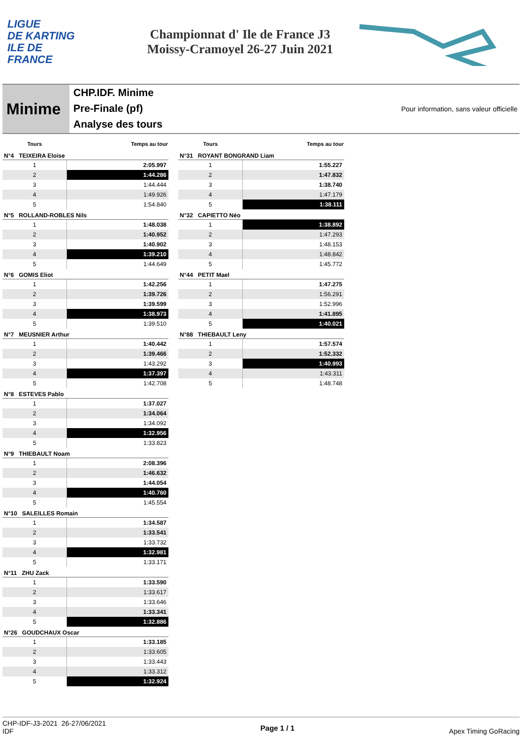LIGUE
DE KARTING
ILE DE
FRANCE
Championnat d' Ile de France J3
Moissy-Cramoyel 26-27 Juin 2021
Minime
CHP.IDF. Minime
Pre-Finale (pf)
Analyse des tours
Pour information, sans valeur officielle
| Tours | Temps au tour |
| --- | --- |
| N°4 TEIXEIRA Eloise | |
| 1 | 2:05.997 |
| 2 | 1:44.286 |
| 3 | 1:44.444 |
| 4 | 1:49.926 |
| 5 | 1:54.840 |
| N°5 ROLLAND-ROBLES Nils | |
| 1 | 1:48.038 |
| 2 | 1:40.952 |
| 3 | 1:40.902 |
| 4 | 1:39.210 |
| 5 | 1:44.649 |
| N°6 GOMIS Eliot | |
| 1 | 1:42.256 |
| 2 | 1:39.726 |
| 3 | 1:39.599 |
| 4 | 1:38.973 |
| 5 | 1:39.510 |
| N°7 MEUSNIER Arthur | |
| 1 | 1:40.442 |
| 2 | 1:39.466 |
| 3 | 1:43.292 |
| 4 | 1:37.397 |
| 5 | 1:42.708 |
| N°8 ESTEVES Pablo | |
| 1 | 1:37.027 |
| 2 | 1:34.064 |
| 3 | 1:34.092 |
| 4 | 1:32.956 |
| 5 | 1:33.823 |
| N°9 THIEBAULT Noam | |
| 1 | 2:08.396 |
| 2 | 1:46.632 |
| 3 | 1:44.054 |
| 4 | 1:40.760 |
| 5 | 1:45.554 |
| N°10 SALEILLES Romain | |
| 1 | 1:34.587 |
| 2 | 1:33.541 |
| 3 | 1:33.732 |
| 4 | 1:32.981 |
| 5 | 1:33.171 |
| N°11 ZHU Zack | |
| 1 | 1:33.590 |
| 2 | 1:33.617 |
| 3 | 1:33.646 |
| 4 | 1:33.341 |
| 5 | 1:32.886 |
| N°26 GOUDCHAUX Oscar | |
| 1 | 1:33.185 |
| 2 | 1:33.605 |
| 3 | 1:33.443 |
| 4 | 1:33.312 |
| 5 | 1:32.924 |
| Tours | Temps au tour |
| --- | --- |
| N°31 ROYANT BONGRAND Liam | |
| 1 | 1:55.227 |
| 2 | 1:47.832 |
| 3 | 1:38.740 |
| 4 | 1:47.179 |
| 5 | 1:38.111 |
| N°32 CAPIETTO Néo | |
| 1 | 1:38.892 |
| 2 | 1:47.293 |
| 3 | 1:48.153 |
| 4 | 1:48.842 |
| 5 | 1:45.772 |
| N°44 PETIT Mael | |
| 1 | 1:47.275 |
| 2 | 1:56.291 |
| 3 | 1:52.996 |
| 4 | 1:41.895 |
| 5 | 1:40.021 |
| N°88 THIEBAULT Leny | |
| 1 | 1:57.574 |
| 2 | 1:52.332 |
| 3 | 1:40.993 |
| 4 | 1:43.311 |
| 5 | 1:48.748 |
CHP-IDF-J3-2021 26-27/06/2021
IDF
Page 1 / 1
Apex Timing GoRacing